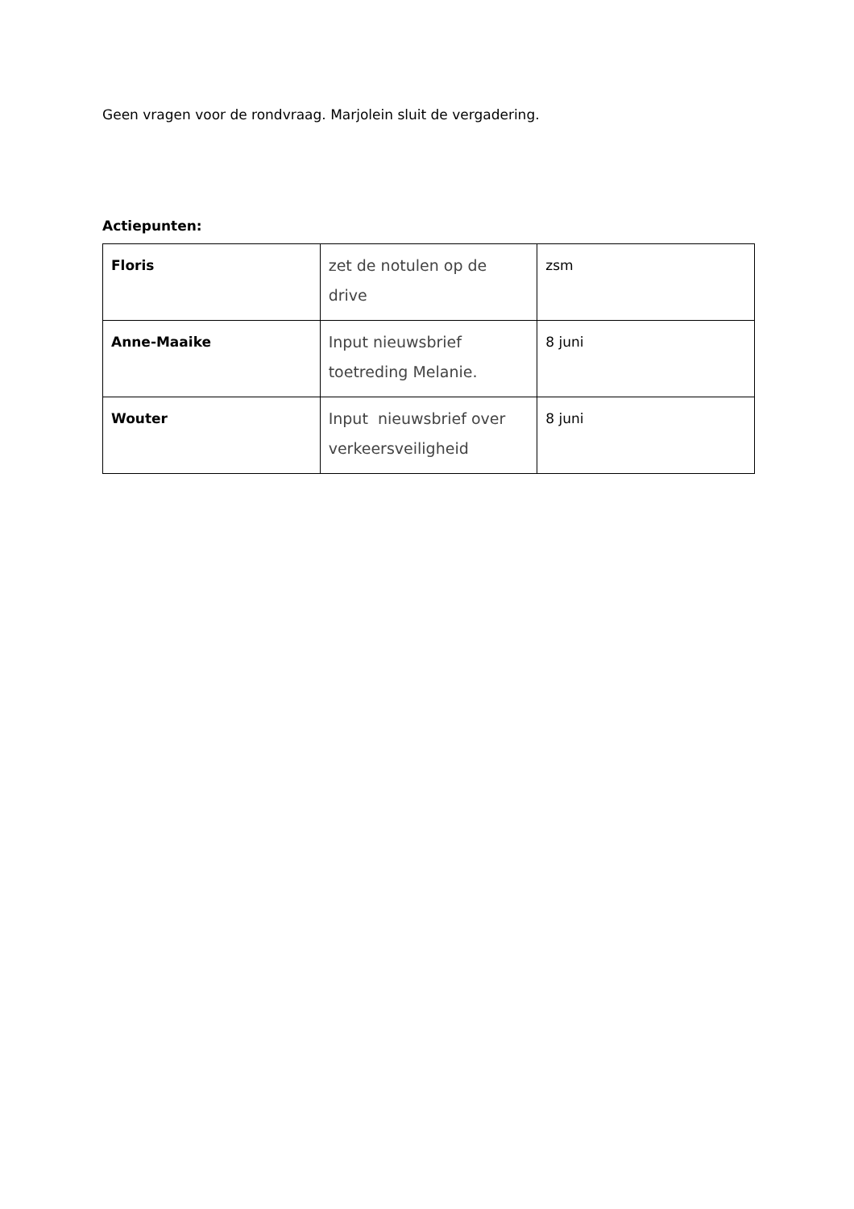Geen vragen voor de rondvraag. Marjolein sluit de vergadering.
Actiepunten:
| Floris | zet de notulen op de drive | zsm |
| Anne-Maaike | Input nieuwsbrief toetreding Melanie. | 8 juni |
| Wouter | Input nieuwsbrief over verkeersveiligheid | 8 juni |